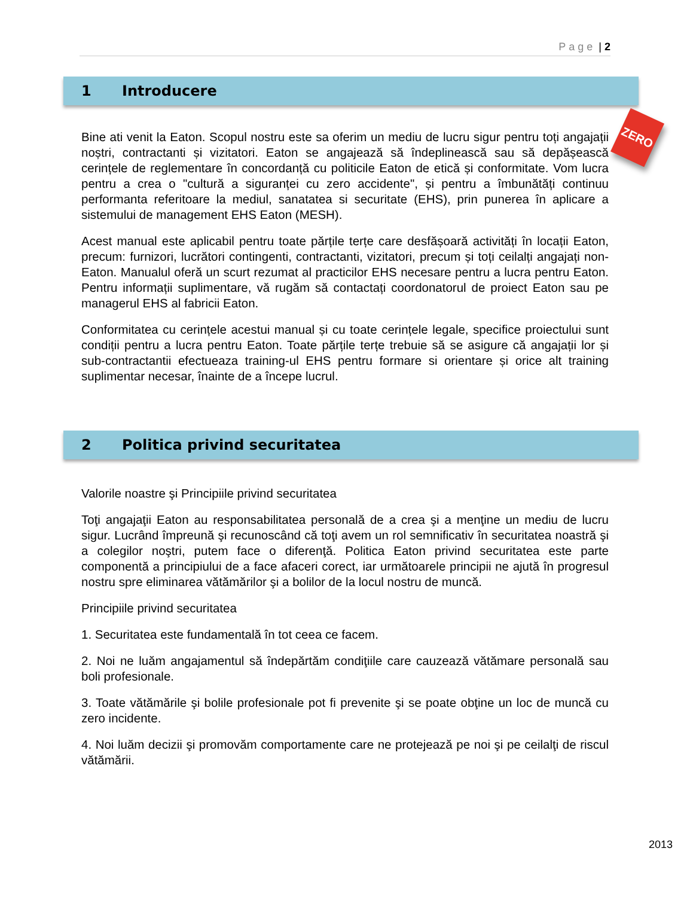Page | 2
ZERO
1 Introducere
Bine ati venit la Eaton. Scopul nostru este sa oferim un mediu de lucru sigur pentru toți angajații noștri, contractanti și vizitatori. Eaton se angajează să îndeplinească sau să depășească cerințele de reglementare în concordanță cu politicile Eaton de etică și conformitate. Vom lucra pentru a crea o "cultură a siguranței cu zero accidente", și pentru a îmbunătăți continuu performanta referitoare la mediul, sanatatea si securitate (EHS), prin punerea în aplicare a sistemului de management EHS Eaton (MESH).
Acest manual este aplicabil pentru toate părțile terțe care desfășoară activități în locații Eaton, precum: furnizori, lucrători contingenti, contractanti, vizitatori, precum și toți ceilalți angajați non-Eaton. Manualul oferă un scurt rezumat al practicilor EHS necesare pentru a lucra pentru Eaton. Pentru informații suplimentare, vă rugăm să contactați coordonatorul de proiect Eaton sau pe managerul EHS al fabricii Eaton.
Conformitatea cu cerințele acestui manual și cu toate cerințele legale, specifice proiectului sunt condiții pentru a lucra pentru Eaton. Toate părțile terțe trebuie să se asigure că angajații lor și sub-contractantii efectueaza training-ul EHS pentru formare si orientare și orice alt training suplimentar necesar, înainte de a începe lucrul.
2 Politica privind securitatea
Valorile noastre şi Principiile privind securitatea
Toţi angajaţii Eaton au responsabilitatea personală de a crea şi a menţine un mediu de lucru sigur. Lucrând împreună şi recunoscând că toţi avem un rol semnificativ în securitatea noastră şi a colegilor noştri, putem face o diferenţă. Politica Eaton privind securitatea este parte componentă a principiului de a face afaceri corect, iar următoarele principii ne ajută în progresul nostru spre eliminarea vătămărilor şi a bolilor de la locul nostru de muncă.
Principiile privind securitatea
1. Securitatea este fundamentală în tot ceea ce facem.
2. Noi ne luăm angajamentul să îndepărtăm condiţiile care cauzează vătămare personală sau boli profesionale.
3. Toate vătămările şi bolile profesionale pot fi prevenite şi se poate obţine un loc de muncă cu zero incidente.
4. Noi luăm decizii şi promovăm comportamente care ne protejează pe noi şi pe ceilalţi de riscul vătămării.
2013